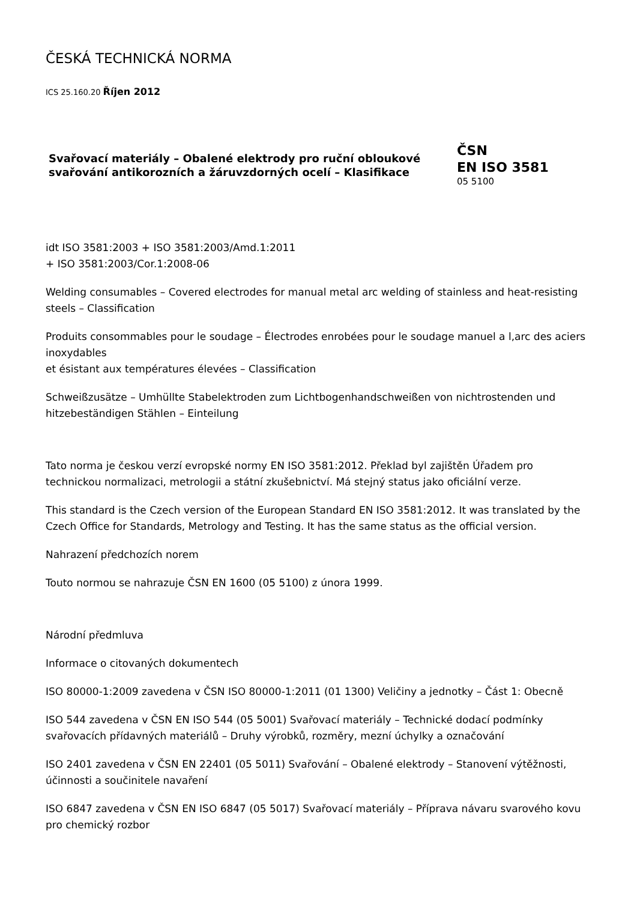ČESKÁ TECHNICKÁ NORMA
ICS 25.160.20 Říjen 2012
Svařovací materiály – Obalené elektrody pro ruční obloukové svařování antikorozních a žáruvzdorných ocelí – Klasifikace
ČSN
EN ISO 3581
05 5100
idt ISO 3581:2003 + ISO 3581:2003/Amd.1:2011
+ ISO 3581:2003/Cor.1:2008-06
Welding consumables – Covered electrodes for manual metal arc welding of stainless and heat-resisting steels – Classification
Produits consommables pour le soudage – Électrodes enrobées pour le soudage manuel a l,arc des aciers inoxydables
et ésistant aux températures élevées – Classification
Schweißzusätze – Umhüllte Stabelektroden zum Lichtbogenhandschweißen von nichtrostenden und hitzebeständigen Stählen – Einteilung
Tato norma je českou verzí evropské normy EN ISO 3581:2012. Překlad byl zajištěn Úřadem pro technickou normalizaci, metrologii a státní zkušebnictví. Má stejný status jako oficiální verze.
This standard is the Czech version of the European Standard EN ISO 3581:2012. It was translated by the Czech Office for Standards, Metrology and Testing. It has the same status as the official version.
Nahrazení předchozích norem
Touto normou se nahrazuje ČSN EN 1600 (05 5100) z února 1999.
Národní předmluva
Informace o citovaných dokumentech
ISO 80000-1:2009 zavedena v ČSN ISO 80000-1:2011 (01 1300) Veličiny a jednotky – Část 1: Obecně
ISO 544 zavedena v ČSN EN ISO 544 (05 5001) Svařovací materiály – Technické dodací podmínky svařovacích přídavných materiálů – Druhy výrobků, rozměry, mezní úchylky a označování
ISO 2401 zavedena v ČSN EN 22401 (05 5011) Svařování – Obalené elektrody – Stanovení výtěžnosti, účinnosti a součinitele navaření
ISO 6847 zavedena v ČSN EN ISO 6847 (05 5017) Svařovací materiály – Příprava návaru svarového kovu pro chemický rozbor